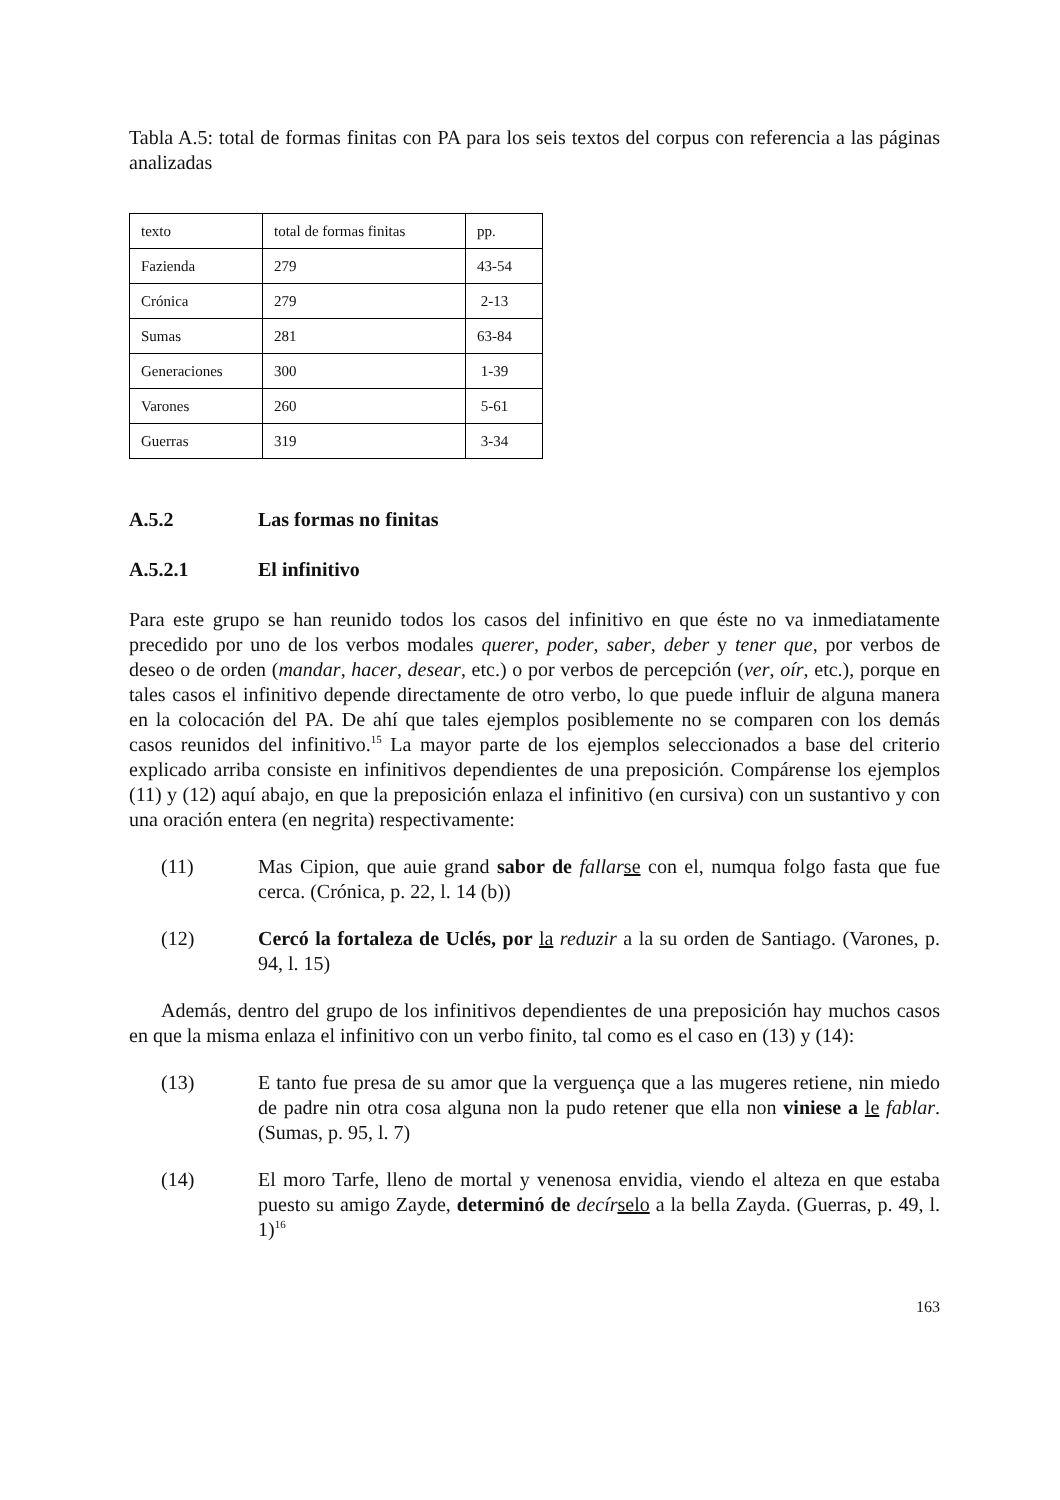Tabla A.5: total de formas finitas con PA para los seis textos del corpus con referencia a las páginas analizadas
| texto | total de formas finitas | pp. |
| Fazienda | 279 | 43-54 |
| Crónica | 279 | 2-13 |
| Sumas | 281 | 63-84 |
| Generaciones | 300 | 1-39 |
| Varones | 260 | 5-61 |
| Guerras | 319 | 3-34 |
A.5.2 Las formas no finitas
A.5.2.1 El infinitivo
Para este grupo se han reunido todos los casos del infinitivo en que éste no va inmediatamente precedido por uno de los verbos modales querer, poder, saber, deber y tener que, por verbos de deseo o de orden (mandar, hacer, desear, etc.) o por verbos de percepción (ver, oír, etc.), porque en tales casos el infinitivo depende directamente de otro verbo, lo que puede influir de alguna manera en la colocación del PA. De ahí que tales ejemplos posiblemente no se comparen con los demás casos reunidos del infinitivo.<sup>15</sup> La mayor parte de los ejemplos seleccionados a base del criterio explicado arriba consiste en infinitivos dependientes de una preposición. Compárense los ejemplos (11) y (12) aquí abajo, en que la preposición enlaza el infinitivo (en cursiva) con un sustantivo y con una oración entera (en negrita) respectivamente:
(11) Mas Cipion, que auie grand sabor de fallar se con el, numqua folgo fasta que fue cerca. (Crónica, p. 22, l. 14 (b))
(12) Cercó la fortaleza de Uclés, por la reduzir a la su orden de Santiago. (Varones, p. 94, l. 15)
Además, dentro del grupo de los infinitivos dependientes de una preposición hay muchos casos en que la misma enlaza el infinitivo con un verbo finito, tal como es el caso en (13) y (14):
(13) E tanto fue presa de su amor que la verguença que a las mugeres retiene, nin miedo de padre nin otra cosa alguna non la pudo retener que ella non viniese a le fablar. (Sumas, p. 95, l. 7)
(14) El moro Tarfe, lleno de mortal y venenosa envidia, viendo el alteza en que estaba puesto su amigo Zayde, determinó de decír selo a la bella Zayda. (Guerras, p. 49, l. 1)<sup>16</sup>
163